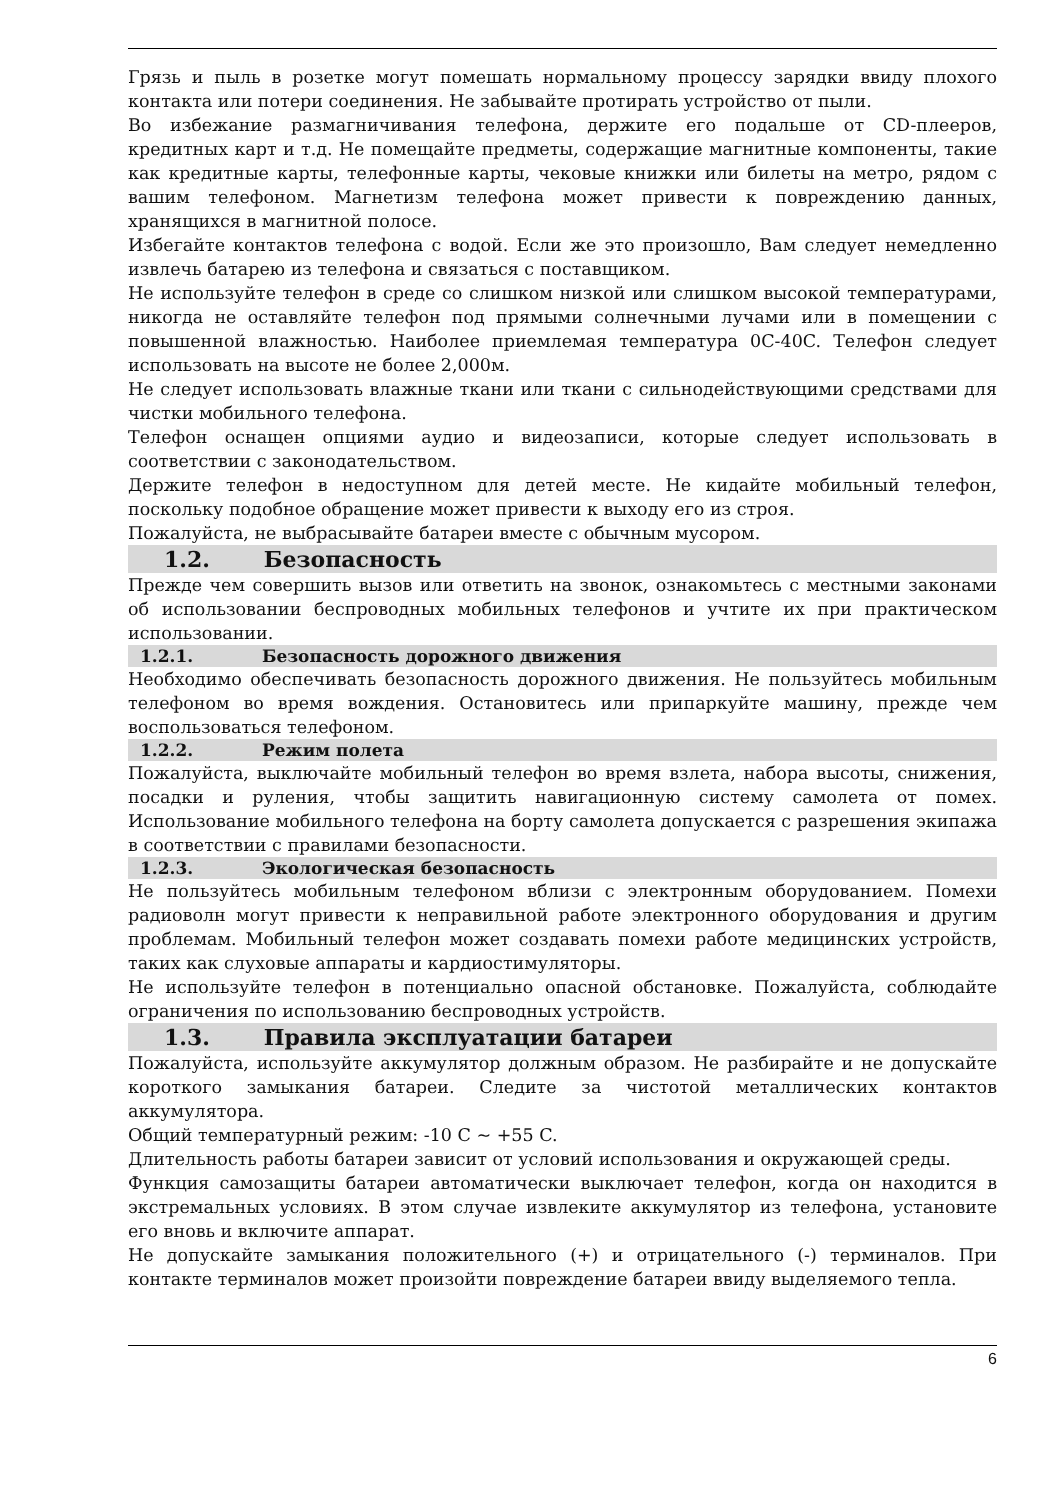Грязь и пыль в розетке могут помешать нормальному процессу зарядки ввиду плохого контакта или потери соединения. Не забывайте протирать устройство от пыли.
Во избежание размагничивания телефона, держите его подальше от CD-плееров, кредитных карт и т.д. Не помещайте предметы, содержащие магнитные компоненты, такие как кредитные карты, телефонные карты, чековые книжки или билеты на метро, рядом с вашим телефоном. Магнетизм телефона может привести к повреждению данных, хранящихся в магнитной полосе.
Избегайте контактов телефона с водой. Если же это произошло, Вам следует немедленно извлечь батарею из телефона и связаться с поставщиком.
Не используйте телефон в среде со слишком низкой или слишком высокой температурами, никогда не оставляйте телефон под прямыми солнечными лучами или в помещении с повышенной влажностью. Наиболее приемлемая температура 0C-40C. Телефон следует использовать на высоте не более 2,000м.
Не следует использовать влажные ткани или ткани с сильнодействующими средствами для чистки мобильного телефона.
Телефон оснащен опциями аудио и видеозаписи, которые следует использовать в соответствии с законодательством.
Держите телефон в недоступном для детей месте. Не кидайте мобильный телефон, поскольку подобное обращение может привести к выходу его из строя.
Пожалуйста, не выбрасывайте батареи вместе с обычным мусором.
1.2. Безопасность
Прежде чем совершить вызов или ответить на звонок, ознакомьтесь с местными законами об использовании беспроводных мобильных телефонов и учтите их при практическом использовании.
1.2.1. Безопасность дорожного движения
Необходимо обеспечивать безопасность дорожного движения. Не пользуйтесь мобильным телефоном во время вождения. Остановитесь или припаркуйте машину, прежде чем воспользоваться телефоном.
1.2.2. Режим полета
Пожалуйста, выключайте мобильный телефон во время взлета, набора высоты, снижения, посадки и руления, чтобы защитить навигационную систему самолета от помех. Использование мобильного телефона на борту самолета допускается с разрешения экипажа в соответствии с правилами безопасности.
1.2.3. Экологическая безопасность
Не пользуйтесь мобильным телефоном вблизи с электронным оборудованием. Помехи радиоволн могут привести к неправильной работе электронного оборудования и другим проблемам. Мобильный телефон может создавать помехи работе медицинских устройств, таких как слуховые аппараты и кардиостимуляторы.
Не используйте телефон в потенциально опасной обстановке. Пожалуйста, соблюдайте ограничения по использованию беспроводных устройств.
1.3. Правила эксплуатации батареи
Пожалуйста, используйте аккумулятор должным образом. Не разбирайте и не допускайте короткого замыкания батареи. Следите за чистотой металлических контактов аккумулятора.
Общий температурный режим: -10 C ~ +55 C.
Длительность работы батареи зависит от условий использования и окружающей среды.
Функция самозащиты батареи автоматически выключает телефон, когда он находится в экстремальных условиях. В этом случае извлеките аккумулятор из телефона, установите его вновь и включите аппарат.
Не допускайте замыкания положительного (+) и отрицательного (-) терминалов. При контакте терминалов может произойти повреждение батареи ввиду выделяемого тепла.
6